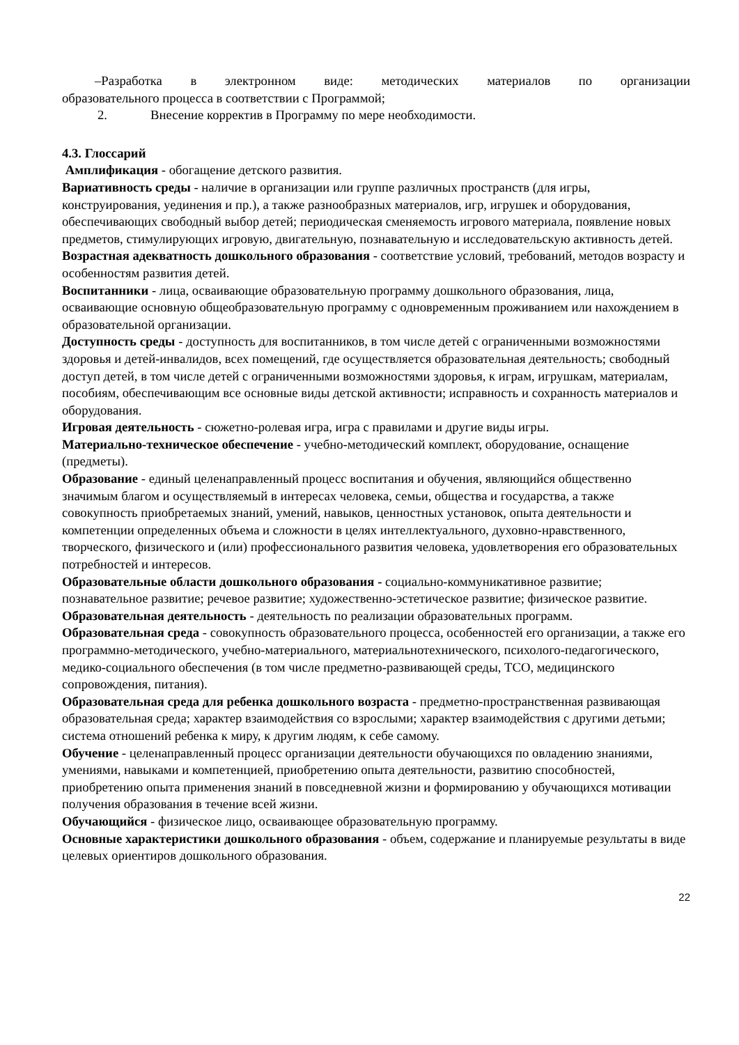–Разработка в электронном виде: методических материалов по организации
образовательного процесса в соответствии с Программой;
2. Внесение корректив в Программу по мере необходимости.
4.3. Глоссарий
Амплификация - обогащение детского развития.
Вариативность среды - наличие в организации или группе различных пространств (для игры, конструирования, уединения и пр.), а также разнообразных материалов, игр, игрушек и оборудования, обеспечивающих свободный выбор детей; периодическая сменяемость игрового материала, появление новых предметов, стимулирующих игровую, двигательную, познавательную и исследовательскую активность детей.
Возрастная адекватность дошкольного образования - соответствие условий, требований, методов возрасту и особенностям развития детей.
Воспитанники - лица, осваивающие образовательную программу дошкольного образования, лица, осваивающие основную общеобразовательную программу с одновременным проживанием или нахождением в образовательной организации.
Доступность среды - доступность для воспитанников, в том числе детей с ограниченными возможностями здоровья и детей-инвалидов, всех помещений, где осуществляется образовательная деятельность; свободный доступ детей, в том числе детей с ограниченными возможностями здоровья, к играм, игрушкам, материалам, пособиям, обеспечивающим все основные виды детской активности; исправность и сохранность материалов и оборудования.
Игровая деятельность - сюжетно-ролевая игра, игра с правилами и другие виды игры.
Материально-техническое обеспечение - учебно-методический комплект, оборудование, оснащение (предметы).
Образование - единый целенаправленный процесс воспитания и обучения, являющийся общественно значимым благом и осуществляемый в интересах человека, семьи, общества и государства, а также совокупность приобретаемых знаний, умений, навыков, ценностных установок, опыта деятельности и компетенции определенных объема и сложности в целях интеллектуального, духовно-нравственного, творческого, физического и (или) профессионального развития человека, удовлетворения его образовательных потребностей и интересов.
Образовательные области дошкольного образования - социально-коммуникативное развитие; познавательное развитие; речевое развитие; художественно-эстетическое развитие; физическое развитие.
Образовательная деятельность - деятельность по реализации образовательных программ.
Образовательная среда - совокупность образовательного процесса, особенностей его организации, а также его программно-методического, учебно-материального, материальнотехнического, психолого-педагогического, медико-социального обеспечения (в том числе предметно-развивающей среды, ТСО, медицинского сопровождения, питания).
Образовательная среда для ребенка дошкольного возраста - предметно-пространственная развивающая образовательная среда; характер взаимодействия со взрослыми; характер взаимодействия с другими детьми; система отношений ребенка к миру, к другим людям, к себе самому.
Обучение - целенаправленный процесс организации деятельности обучающихся по овладению знаниями, умениями, навыками и компетенцией, приобретению опыта деятельности, развитию способностей, приобретению опыта применения знаний в повседневной жизни и формированию у обучающихся мотивации получения образования в течение всей жизни.
Обучающийся - физическое лицо, осваивающее образовательную программу.
Основные характеристики дошкольного образования - объем, содержание и планируемые результаты в виде целевых ориентиров дошкольного образования.
22